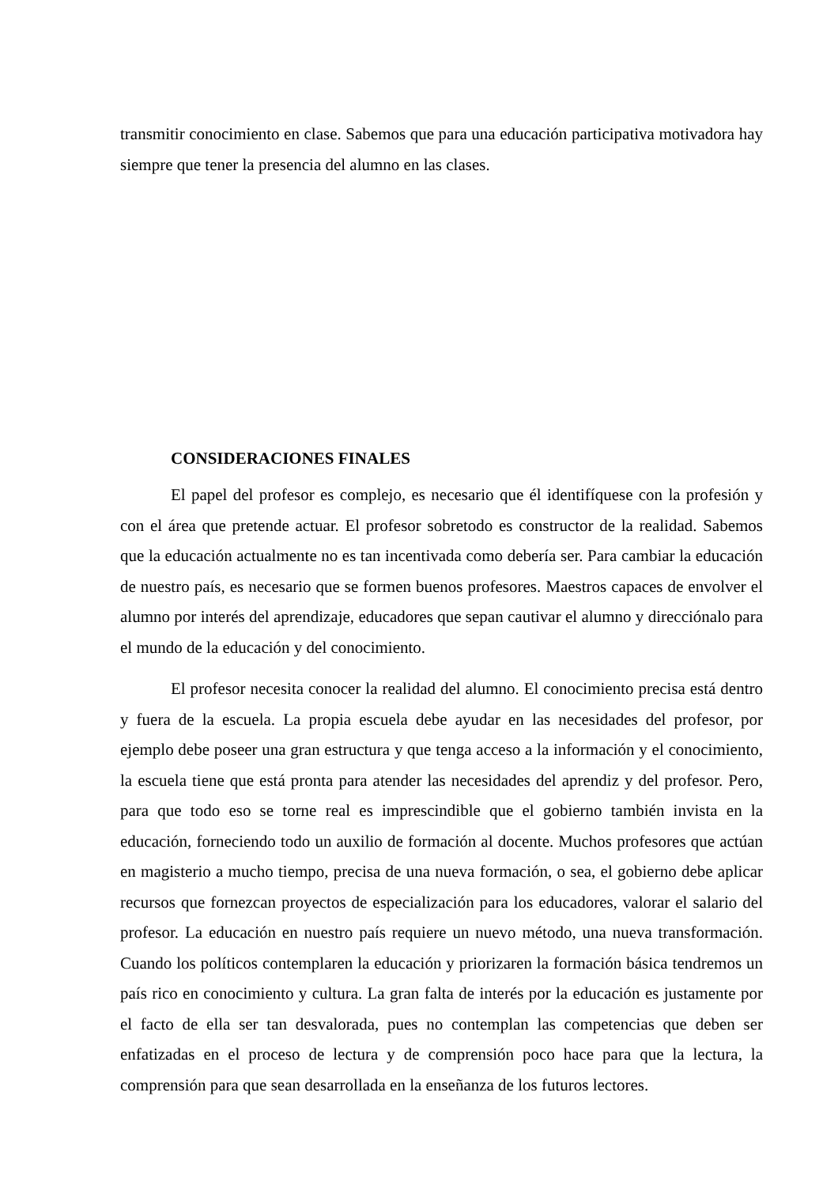transmitir conocimiento en clase. Sabemos que para una educación participativa motivadora hay siempre que tener la presencia del alumno en las clases.
CONSIDERACIONES FINALES
El papel del profesor es complejo, es necesario que él identifíquese con la profesión y con el área que pretende actuar. El profesor sobretodo es constructor de la realidad. Sabemos que la educación actualmente no es tan incentivada como debería ser. Para cambiar la educación de nuestro país, es necesario que se formen buenos profesores. Maestros capaces de envolver el alumno por interés del aprendizaje, educadores que sepan cautivar el alumno y direcciónalo para el mundo de la educación y del conocimiento.
El profesor necesita conocer la realidad del alumno. El conocimiento precisa está dentro y fuera de la escuela. La propia escuela debe ayudar en las necesidades del profesor, por ejemplo debe poseer una gran estructura y que tenga acceso a la información y el conocimiento, la escuela tiene que está pronta para atender las necesidades del aprendiz y del profesor. Pero, para que todo eso se torne real es imprescindible que el gobierno también invista en la educación, forneciendo todo un auxilio de formación al docente. Muchos profesores que actúan en magisterio a mucho tiempo, precisa de una nueva formación, o sea, el gobierno debe aplicar recursos que fornezcan proyectos de especialización para los educadores, valorar el salario del profesor. La educación en nuestro país requiere un nuevo método, una nueva transformación. Cuando los políticos contemplaren la educación y priorizaren la formación básica tendremos un país rico en conocimiento y cultura. La gran falta de interés por la educación es justamente por el facto de ella ser tan desvalorada, pues no contemplan las competencias que deben ser enfatizadas en el proceso de lectura y de comprensión poco hace para que la lectura, la comprensión para que sean desarrollada en la enseñanza de los futuros lectores.